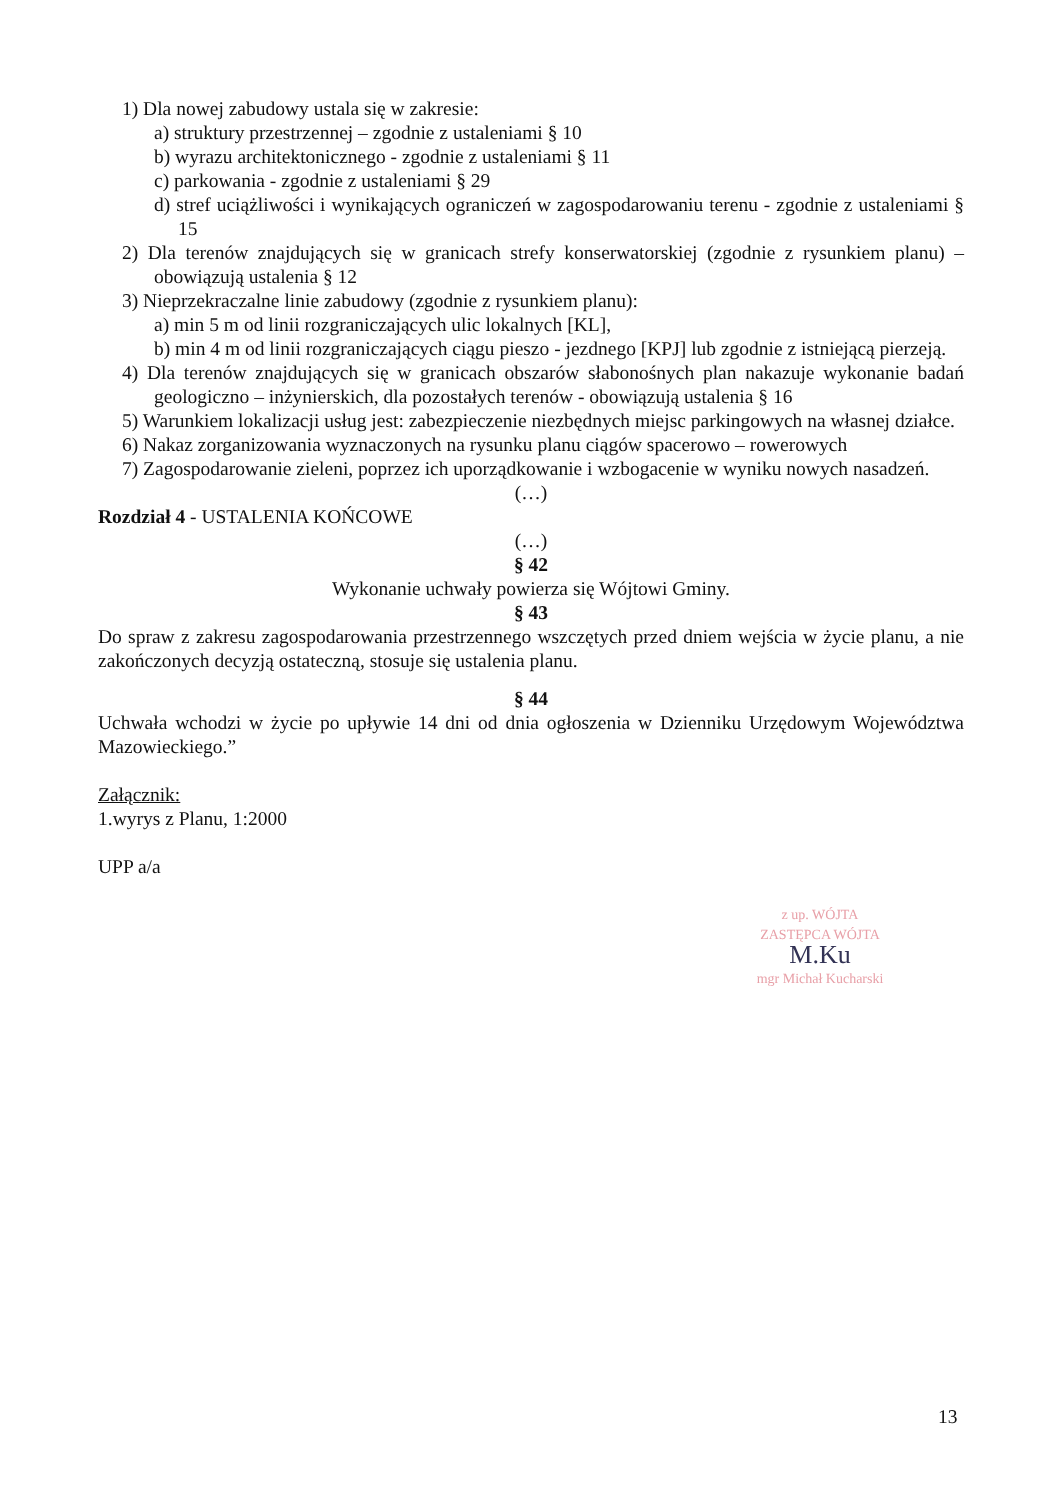1) Dla nowej zabudowy ustala się w zakresie:
a) struktury przestrzennej – zgodnie z ustaleniami § 10
b) wyrazu architektonicznego - zgodnie z ustaleniami § 11
c) parkowania - zgodnie z ustaleniami § 29
d) stref uciążliwości i wynikających ograniczeń w zagospodarowaniu terenu - zgodnie z ustaleniami § 15
2) Dla terenów znajdujących się w granicach strefy konserwatorskiej (zgodnie z rysunkiem planu) – obowiązują ustalenia § 12
3) Nieprzekraczalne linie zabudowy (zgodnie z rysunkiem planu):
a) min 5 m od linii rozgraniczających ulic lokalnych [KL],
b) min 4 m od linii rozgraniczających ciągu pieszo - jezdnego [KPJ] lub zgodnie z istniejącą pierzeją.
4) Dla terenów znajdujących się w granicach obszarów słabonośnych plan nakazuje wykonanie badań geologiczno – inżynierskich, dla pozostałych terenów - obowiązują ustalenia § 16
5) Warunkiem lokalizacji usług jest: zabezpieczenie niezbędnych miejsc parkingowych na własnej działce.
6) Nakaz zorganizowania wyznaczonych na rysunku planu ciągów spacerowo – rowerowych
7) Zagospodarowanie zieleni, poprzez ich uporządkowanie i wzbogacenie w wyniku nowych nasadzeń.
(…)
Rozdział 4 - USTALENIA KOŃCOWE
(…)
§ 42
Wykonanie uchwały powierza się Wójtowi Gminy.
§ 43
Do spraw z zakresu zagospodarowania przestrzennego wszczętych przed dniem wejścia w życie planu, a nie zakończonych decyzją ostateczną, stosuje się ustalenia planu.
§ 44
Uchwała wchodzi w życie po upływie 14 dni od dnia ogłoszenia w Dzienniku Urzędowym Województwa Mazowieckiego.”
Załącznik:
1.wyrys z Planu, 1:2000
UPP a/a
z up. WÓJTA
ZASTĘPCA WÓJTA
M.Ku
mgr Michał Kucharski
13